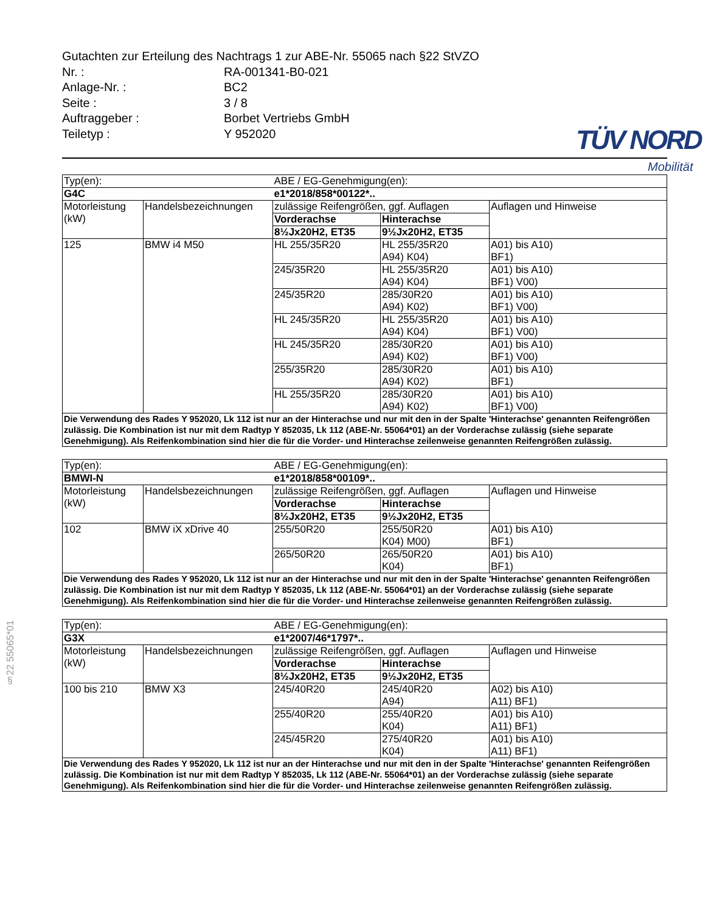§22 55065*01
TÜV NORD
Mobilität
Gutachten zur Erteilung des Nachtrags 1 zur ABE-Nr. 55065 nach §22 StVZO
Nr. : RA-001341-B0-021
Anlage-Nr. : BC2
Seite : 3 / 8
Auftraggeber : Borbet Vertriebs GmbH
Teiletyp : Y 952020
| Typ(en): | | ABE / EG-Genehmigung(en): | | |
| G4C | | e1*2018/858*00122*.. | | |
| Motorleistung (kW) | Handelsbezeichnungen | zulässige Reifengrößen, ggf. Auflagen | | Auflagen und Hinweise |
| | | Vorderachse | Hinterachse | |
| | | 8½Jx20H2, ET35 | 9½Jx20H2, ET35 | |
| 125 | BMW i4 M50 | HL 255/35R20 | HL 255/35R20 A94) K04) | A01) bis A10) BF1) |
| | | 245/35R20 | HL 255/35R20 A94) K04) | A01) bis A10) BF1) V00) |
| | | 245/35R20 | 285/30R20 A94) K02) | A01) bis A10) BF1) V00) |
| | | HL 245/35R20 | HL 255/35R20 A94) K04) | A01) bis A10) BF1) V00) |
| | | HL 245/35R20 | 285/30R20 A94) K02) | A01) bis A10) BF1) V00) |
| | | 255/35R20 | 285/30R20 A94) K02) | A01) bis A10) BF1) |
| | | HL 255/35R20 | 285/30R20 A94) K02) | A01) bis A10) BF1) V00) |
| Die Verwendung des Rades Y 952020, Lk 112 ist nur an der Hinterachse und nur mit den in der Spalte 'Hinterachse' genannten Reifengrößen zulässig. Die Kombination ist nur mit dem Radtyp Y 852035, Lk 112 (ABE-Nr. 55064*01) an der Vorderachse zulässig (siehe separate Genehmigung). Als Reifenkombination sind hier die für die Vorder- und Hinterachse zeilenweise genannten Reifengrößen zulässig. | | | | |
| Typ(en): | | ABE / EG-Genehmigung(en): | | |
| BMWI-N | | e1*2018/858*00109*.. | | |
| Motorleistung (kW) | Handelsbezeichnungen | zulässige Reifengrößen, ggf. Auflagen | | Auflagen und Hinweise |
| | | Vorderachse | Hinterachse | |
| | | 8½Jx20H2, ET35 | 9½Jx20H2, ET35 | |
| 102 | BMW iX xDrive 40 | 255/50R20 | 255/50R20 K04) M00) | A01) bis A10) BF1) |
| | | 265/50R20 | 265/50R20 K04) | A01) bis A10) BF1) |
| Die Verwendung des Rades Y 952020, Lk 112 ist nur an der Hinterachse und nur mit den in der Spalte 'Hinterachse' genannten Reifengrößen zulässig. Die Kombination ist nur mit dem Radtyp Y 852035, Lk 112 (ABE-Nr. 55064*01) an der Vorderachse zulässig (siehe separate Genehmigung). Als Reifenkombination sind hier die für die Vorder- und Hinterachse zeilenweise genannten Reifengrößen zulässig. | | | | |
| Typ(en): | | ABE / EG-Genehmigung(en): | | |
| G3X | | e1*2007/46*1797*.. | | |
| Motorleistung (kW) | Handelsbezeichnungen | zulässige Reifengrößen, ggf. Auflagen | | Auflagen und Hinweise |
| | | Vorderachse | Hinterachse | |
| | | 8½Jx20H2, ET35 | 9½Jx20H2, ET35 | |
| 100 bis 210 | BMW X3 | 245/40R20 | 245/40R20 A94) | A02) bis A10) A11) BF1) |
| | | 255/40R20 | 255/40R20 K04) | A01) bis A10) A11) BF1) |
| | | 245/45R20 | 275/40R20 K04) | A01) bis A10) A11) BF1) |
| Die Verwendung des Rades Y 952020, Lk 112 ist nur an der Hinterachse und nur mit den in der Spalte 'Hinterachse' genannten Reifengrößen zulässig. Die Kombination ist nur mit dem Radtyp Y 852035, Lk 112 (ABE-Nr. 55064*01) an der Vorderachse zulässig (siehe separate Genehmigung). Als Reifenkombination sind hier die für die Vorder- und Hinterachse zeilenweise genannten Reifengrößen zulässig. | | | | |